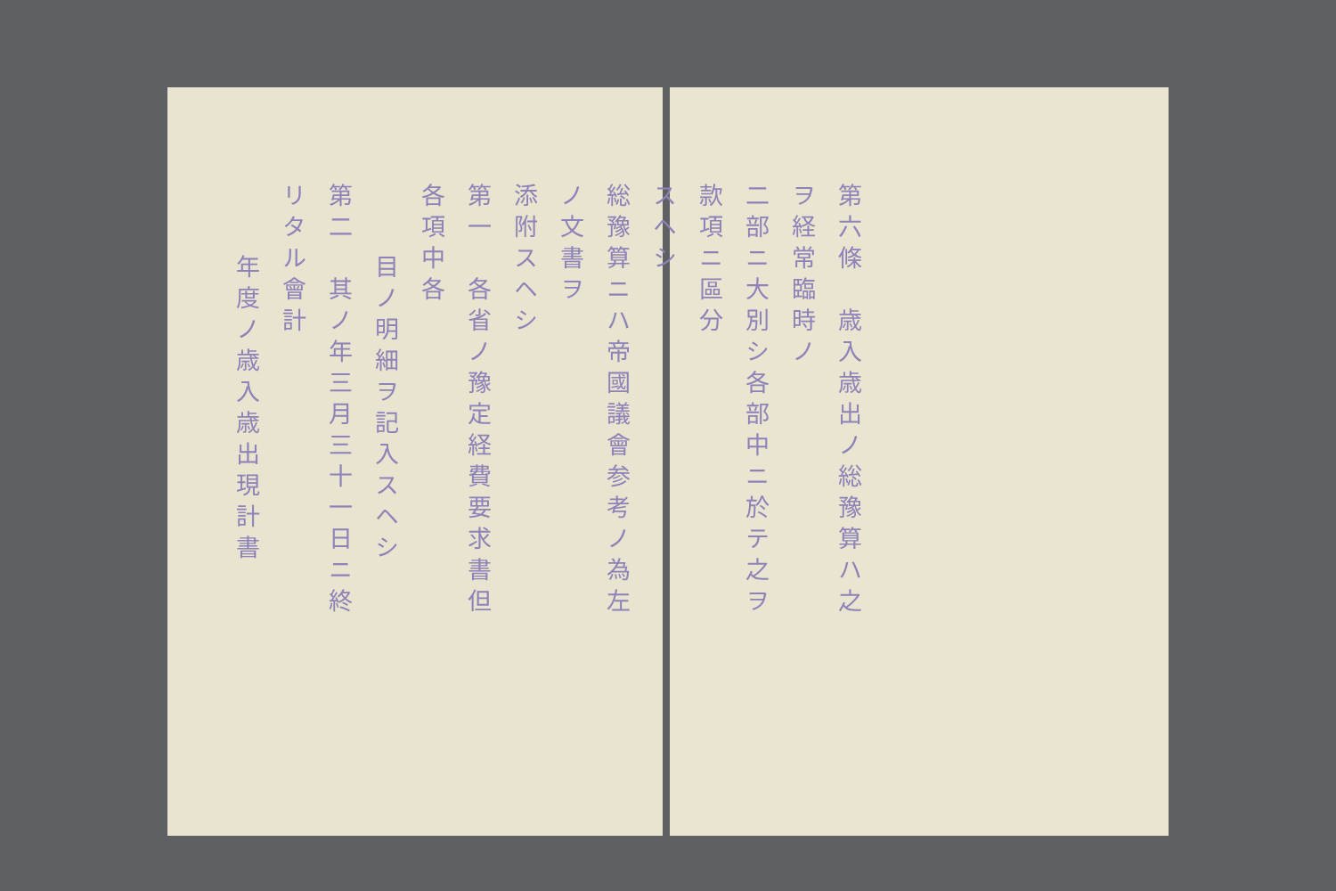第六條　歳入歳出ノ総豫算ハ之ヲ経常臨時ノ
二部ニ大別シ各部中ニ於テ之ヲ款項ニ區分
スヘシ
総豫算ニハ帝國議會参考ノ為左ノ文書ヲ
添附スヘシ
第一　各省ノ豫定経費要求書但各項中各
目ノ明細ヲ記入スヘシ
第二　其ノ年三月三十一日ニ終リタル會計
年度ノ歳入歳出現計書